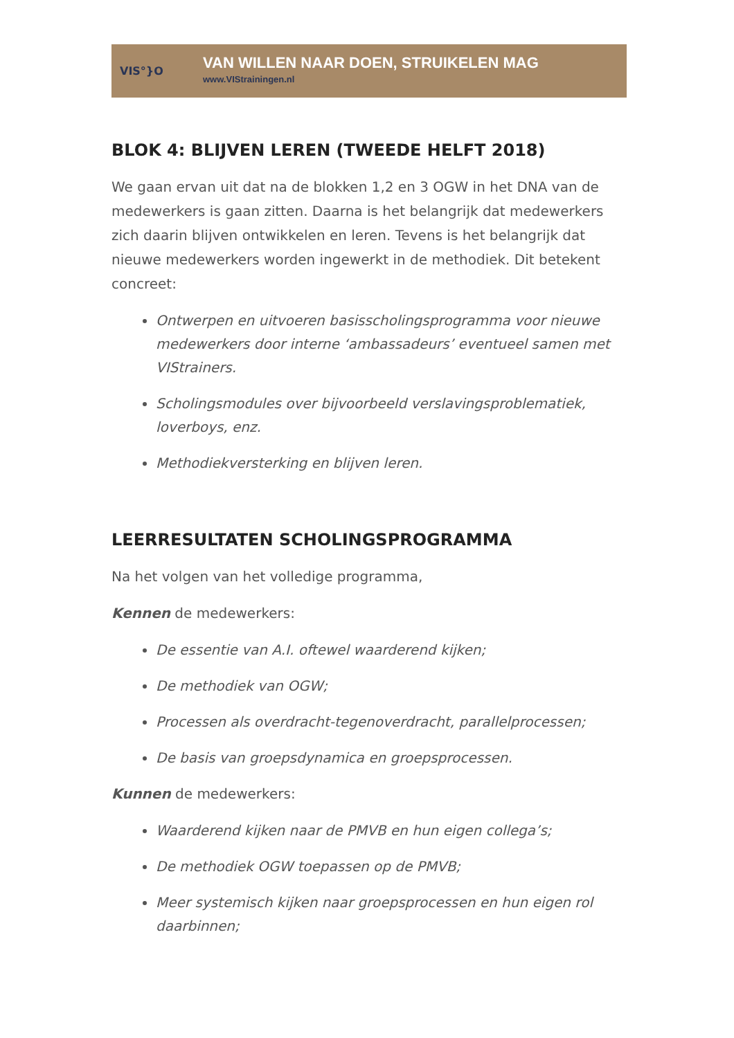VIS°}O
VAN WILLEN NAAR DOEN, STRUIKELEN MAG
www.VIStrainingen.nl
BLOK 4: BLIJVEN LEREN (TWEEDE HELFT 2018)
We gaan ervan uit dat na de blokken 1,2 en 3 OGW in het DNA van de medewerkers is gaan zitten. Daarna is het belangrijk dat medewerkers zich daarin blijven ontwikkelen en leren. Tevens is het belangrijk dat nieuwe medewerkers worden ingewerkt in de methodiek. Dit betekent concreet:
Ontwerpen en uitvoeren basisscholingsprogramma voor nieuwe medewerkers door interne ‘ambassadeurs’ eventueel samen met VIStrainers.
Scholingsmodules over bijvoorbeeld verslavingsproblematiek, loverboys, enz.
Methodiekversterking en blijven leren.
LEERRESULTATEN SCHOLINGSPROGRAMMA
Na het volgen van het volledige programma,
Kennen de medewerkers:
De essentie van A.I. oftewel waarderend kijken;
De methodiek van OGW;
Processen als overdracht-tegenoverdracht, parallelprocessen;
De basis van groepsdynamica en groepsprocessen.
Kunnen de medewerkers:
Waarderend kijken naar de PMVB en hun eigen collega’s;
De methodiek OGW toepassen op de PMVB;
Meer systemisch kijken naar groepsprocessen en hun eigen rol daarbinnen;